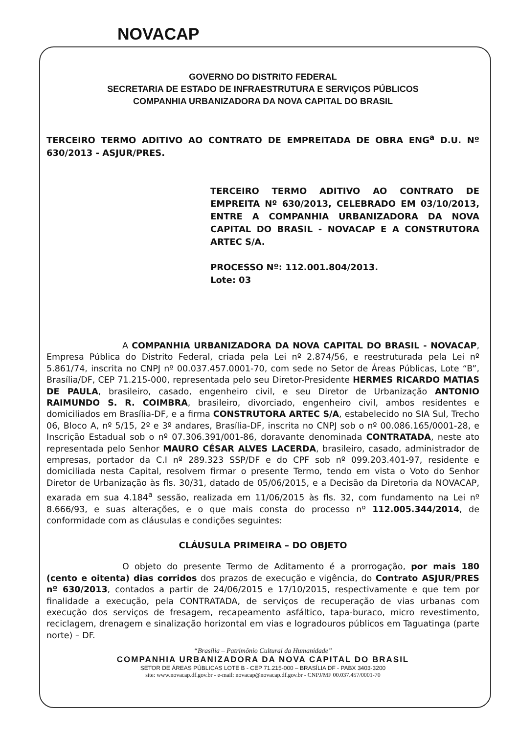NOVACAP
GOVERNO DO DISTRITO FEDERAL
SECRETARIA DE ESTADO DE INFRAESTRUTURA E SERVIÇOS PÚBLICOS
COMPANHIA URBANIZADORA DA NOVA CAPITAL DO BRASIL
TERCEIRO TERMO ADITIVO AO CONTRATO DE EMPREITADA DE OBRA ENG<sup>a</sup> D.U. Nº 630/2013 - ASJUR/PRES.
TERCEIRO TERMO ADITIVO AO CONTRATO DE EMPREITA Nº 630/2013, CELEBRADO EM 03/10/2013, ENTRE A COMPANHIA URBANIZADORA DA NOVA CAPITAL DO BRASIL - NOVACAP E A CONSTRUTORA ARTEC S/A.
PROCESSO Nº: 112.001.804/2013.
Lote: 03
A COMPANHIA URBANIZADORA DA NOVA CAPITAL DO BRASIL - NOVACAP, Empresa Pública do Distrito Federal, criada pela Lei nº 2.874/56, e reestruturada pela Lei nº 5.861/74, inscrita no CNPJ nº 00.037.457.0001-70, com sede no Setor de Áreas Públicas, Lote “B”, Brasília/DF, CEP 71.215-000, representada pelo seu Diretor-Presidente HERMES RICARDO MATIAS DE PAULA, brasileiro, casado, engenheiro civil, e seu Diretor de Urbanização ANTONIO RAIMUNDO S. R. COIMBRA, brasileiro, divorciado, engenheiro civil, ambos residentes e domiciliados em Brasília-DF, e a firma CONSTRUTORA ARTEC S/A, estabelecido no SIA Sul, Trecho 06, Bloco A, nº 5/15, 2º e 3º andares, Brasília-DF, inscrita no CNPJ sob o nº 00.086.165/0001-28, e Inscrição Estadual sob o nº 07.306.391/001-86, doravante denominada CONTRATADA, neste ato representada pelo Senhor MAURO CÉSAR ALVES LACERDA, brasileiro, casado, administrador de empresas, portador da C.I nº 289.323 SSP/DF e do CPF sob nº 099.203.401-97, residente e domiciliada nesta Capital, resolvem firmar o presente Termo, tendo em vista o Voto do Senhor Diretor de Urbanização às fls. 30/31, datado de 05/06/2015, e a Decisão da Diretoria da NOVACAP, exarada em sua 4.184<sup>a</sup> sessão, realizada em 11/06/2015 às fls. 32, com fundamento na Lei nº 8.666/93, e suas alterações, e o que mais consta do processo nº 112.005.344/2014, de conformidade com as cláusulas e condições seguintes:
CLÁUSULA PRIMEIRA – DO OBJETO
O objeto do presente Termo de Aditamento é a prorrogação, por mais 180 (cento e oitenta) dias corridos dos prazos de execução e vigência, do Contrato ASJUR/PRES nº 630/2013, contados a partir de 24/06/2015 e 17/10/2015, respectivamente e que tem por finalidade a execução, pela CONTRATADA, de serviços de recuperação de vias urbanas com execução dos serviços de fresagem, recapeamento asfáltico, tapa-buraco, micro revestimento, reciclagem, drenagem e sinalização horizontal em vias e logradouros públicos em Taguatinga (parte norte) – DF.
“Brasília – Patrimônio Cultural da Humanidade”
COMPANHIA URBANIZADORA DA NOVA CAPITAL DO BRASIL
SETOR DE ÁREAS PÚBLICAS LOTE B - CEP 71.215-000 – BRASÍLIA DF - PABX 3403-3200
site: www.novacap.df.gov.br - e-mail: novacap@novacap.df.gov.br - CNPJ/MF 00.037.457/0001-70